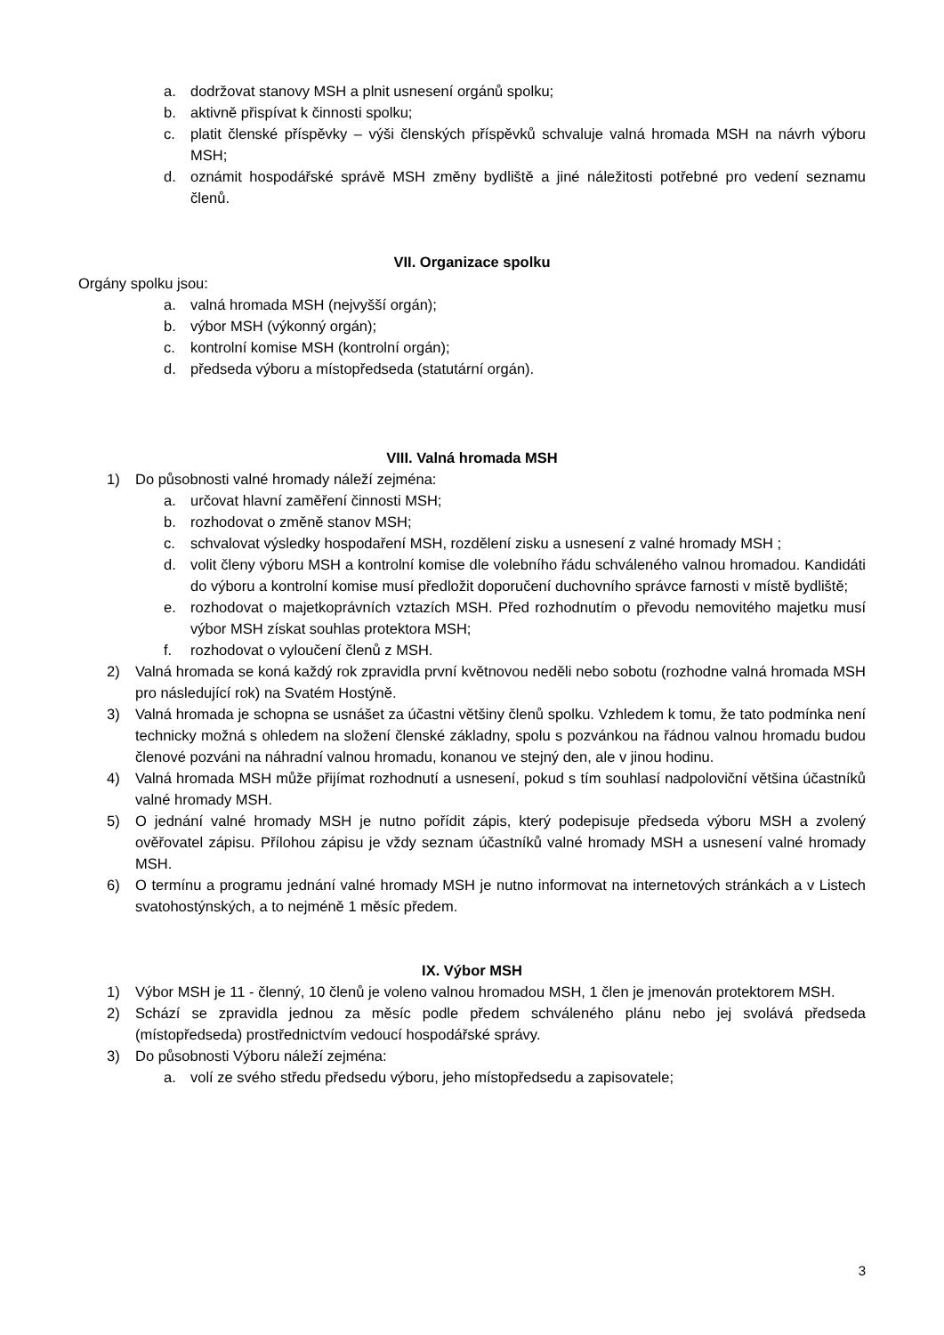a. dodržovat stanovy MSH a plnit usnesení orgánů spolku;
b. aktivně přispívat k činnosti spolku;
c. platit členské příspěvky – výši členských příspěvků schvaluje valná hromada MSH na návrh výboru MSH;
d. oznámit hospodářské správě MSH změny bydliště a jiné náležitosti potřebné pro vedení seznamu členů.
VII. Organizace spolku
Orgány spolku jsou:
a. valná hromada MSH (nejvyšší orgán);
b. výbor MSH (výkonný orgán);
c. kontrolní komise MSH (kontrolní orgán);
d. předseda výboru a místopředseda (statutární orgán).
VIII. Valná hromada MSH
1) Do působnosti valné hromady náleží zejména:
a. určovat hlavní zaměření činnosti MSH;
b. rozhodovat o změně stanov MSH;
c. schvalovat výsledky hospodaření MSH, rozdělení zisku a usnesení z valné hromady MSH ;
d. volit členy výboru MSH a kontrolní komise dle volebního řádu schváleného valnou hromadou. Kandidáti do výboru a kontrolní komise musí předložit doporučení duchovního správce farnosti v místě bydliště;
e. rozhodovat o majetkoprávních vztazích MSH. Před rozhodnutím o převodu nemovitého majetku musí výbor MSH získat souhlas protektora MSH;
f. rozhodovat o vyloučení členů z MSH.
2) Valná hromada se koná každý rok zpravidla první květnovou neděli nebo sobotu (rozhodne valná hromada MSH pro následující rok) na Svatém Hostýně.
3) Valná hromada je schopna se usnášet za účastni většiny členů spolku. Vzhledem k tomu, že tato podmínka není technicky možná s ohledem na složení členské základny, spolu s pozvánkou na řádnou valnou hromadu budou členové pozváni na náhradní valnou hromadu, konanou ve stejný den, ale v jinou hodinu.
4) Valná hromada MSH může přijímat rozhodnutí a usnesení, pokud s tím souhlasí nadpoloviční většina účastníků valné hromady MSH.
5) O jednání valné hromady MSH je nutno pořídit zápis, který podepisuje předseda výboru MSH a zvolený ověřovatel zápisu. Přílohou zápisu je vždy seznam účastníků valné hromady MSH a usnesení valné hromady MSH.
6) O termínu a programu jednání valné hromady MSH je nutno informovat na internetových stránkách a v Listech svatohostýnských, a to nejméně 1 měsíc předem.
IX. Výbor MSH
1) Výbor MSH je 11 - členný, 10 členů je voleno valnou hromadou MSH, 1 člen je jmenován protektorem MSH.
2) Schází se zpravidla jednou za měsíc podle předem schváleného plánu nebo jej svolává předseda (místopředseda) prostřednictvím vedoucí hospodářské správy.
3) Do působnosti Výboru náleží zejména:
a. volí ze svého středu předsedu výboru, jeho místopředsedu a zapisovatele;
3